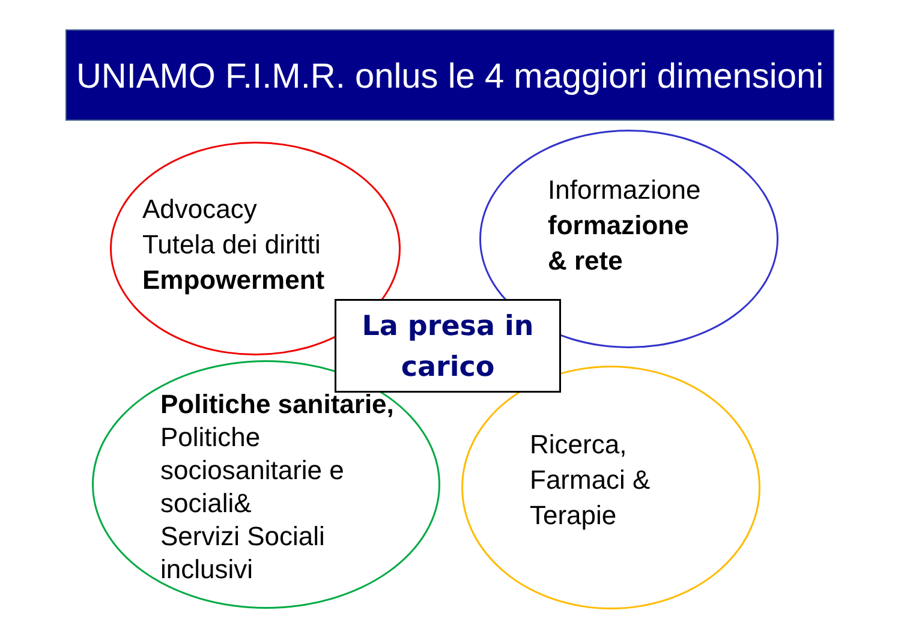UNIAMO F.I.M.R. onlus le 4 maggiori dimensioni
Advocacy
Tutela dei diritti
Empowerment
Informazione
formazione
& rete
La presa in
carico
Politiche sanitarie,
Politiche
sociosanitarie e
sociali&
Servizi Sociali
inclusivi
Ricerca,
Farmaci &
Terapie